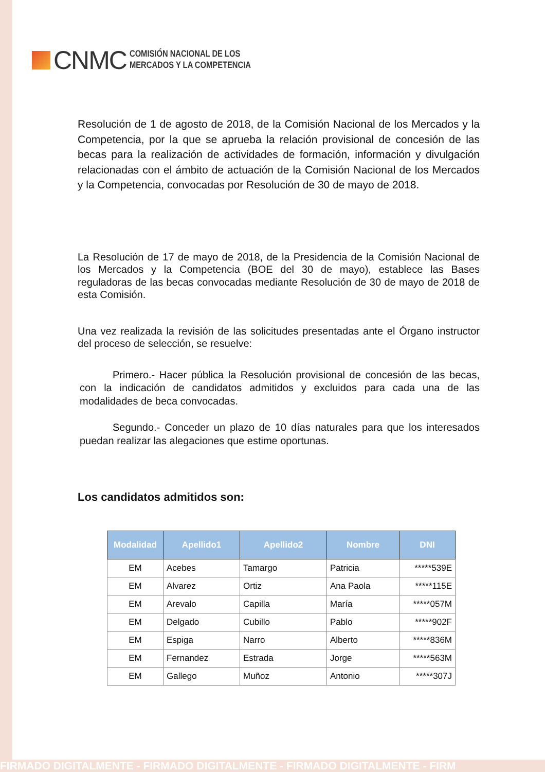CNMC
COMISIÓN NACIONAL DE LOS
MERCADOS Y LA COMPETENCIA
Resolución de 1 de agosto de 2018, de la Comisión Nacional de los Mercados y la Competencia, por la que se aprueba la relación provisional de concesión de las becas para la realización de actividades de formación, información y divulgación relacionadas con el ámbito de actuación de la Comisión Nacional de los Mercados y la Competencia, convocadas por Resolución de 30 de mayo de 2018.
La Resolución de 17 de mayo de 2018, de la Presidencia de la Comisión Nacional de los Mercados y la Competencia (BOE del 30 de mayo), establece las Bases reguladoras de las becas convocadas mediante Resolución de 30 de mayo de 2018 de esta Comisión.
Una vez realizada la revisión de las solicitudes presentadas ante el Órgano instructor del proceso de selección, se resuelve:
Primero.- Hacer pública la Resolución provisional de concesión de las becas, con la indicación de candidatos admitidos y excluidos para cada una de las modalidades de beca convocadas.
Segundo.- Conceder un plazo de 10 días naturales para que los interesados puedan realizar las alegaciones que estime oportunas.
Los candidatos admitidos son:
| Modalidad | Apellido1 | Apellido2 | Nombre | DNI |
| --- | --- | --- | --- | --- |
| EM | Acebes | Tamargo | Patricia | *****539E |
| EM | Alvarez | Ortiz | Ana Paola | *****115E |
| EM | Arevalo | Capilla | María | *****057M |
| EM | Delgado | Cubillo | Pablo | *****902F |
| EM | Espiga | Narro | Alberto | *****836M |
| EM | Fernandez | Estrada | Jorge | *****563M |
| EM | Gallego | Muñoz | Antonio | *****307J |
FIRMADO DIGITALMENTE - FIRMADO DIGITALMENTE - FIRMADO DIGITALMENTE - FIRM